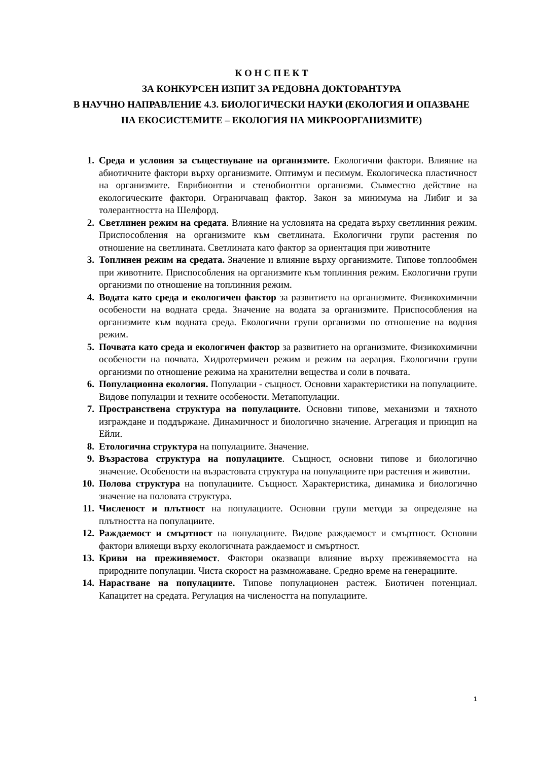К О Н С П Е К Т
ЗА КОНКУРСЕН ИЗПИТ ЗА РЕДОВНА ДОКТОРАНТУРА
В НАУЧНО НАПРАВЛЕНИЕ 4.3. БИОЛОГИЧЕСКИ НАУКИ (ЕКОЛОГИЯ И ОПАЗВАНЕ НА ЕКОСИСТЕМИТЕ – ЕКОЛОГИЯ НА МИКРООРГАНИЗМИТЕ)
1. Среда и условия за съществуване на организмите. Екологични фактори. Влияние на абиотичните фактори върху организмите. Оптимум и песимум. Екологическа пластичност на организмите. Еврибионтни и стенобионтни организми. Съвместно действие на екологическите фактори. Ограничаващ фактор. Закон за минимума на Либиг и за толерантността на Шелфорд.
2. Светлинен режим на средата. Влияние на условията на средата върху светлинния режим. Приспособления на организмите към светлината. Екологични групи растения по отношение на светлината. Светлината като фактор за ориентация при животните
3. Топлинен режим на средата. Значение и влияние върху организмите. Типове топлообмен при животните. Приспособления на организмите към топлинния режим. Екологични групи организми по отношение на топлинния режим.
4. Водата като среда и екологичен фактор за развитието на организмите. Физикохимични особености на водната среда. Значение на водата за организмите. Приспособления на организмите към водната среда. Екологични групи организми по отношение на водния режим.
5. Почвата като среда и екологичен фактор за развитието на организмите. Физикохимични особености на почвата. Хидротермичен режим и режим на аерация. Екологични групи организми по отношение режима на хранителни вещества и соли в почвата.
6. Популационна екология. Популации - същност. Основни характеристики на популациите. Видове популации и техните особености. Метапопулации.
7. Пространствена структура на популациите. Основни типове, механизми и тяхното изграждане и поддържане. Динамичност и биологично значение. Агрегация и принцип на Ейли.
8. Етологична структура на популациите. Значение.
9. Възрастова структура на популациите. Същност, основни типове и биологично значение. Особености на възрастовата структура на популациите при растения и животни.
10. Полова структура на популациите. Същност. Характеристика, динамика и биологично значение на половата структура.
11. Численост и плътност на популациите. Основни групи методи за определяне на плътността на популациите.
12. Раждаемост и смъртност на популациите. Видове раждаемост и смъртност. Основни фактори влияещи върху екологичната раждаемост и смъртност.
13. Криви на преживяемост. Фактори оказващи влияние върху преживяемостта на природните популации. Чиста скорост на размножаване. Средно време на генерациите.
14. Нарастване на популациите. Типове популационен растеж. Биотичен потенциал. Капацитет на средата. Регулация на числеността на популациите.
1